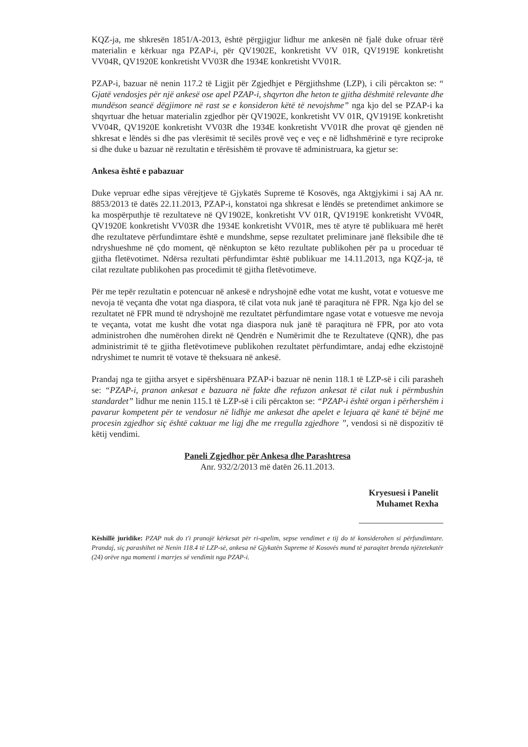KQZ-ja, me shkresën 1851/A-2013, është përgjigjur lidhur me ankesën në fjalë duke ofruar tërë materialin e kërkuar nga PZAP-i, për QV1902E, konkretisht VV 01R, QV1919E konkretisht VV04R, QV1920E konkretisht VV03R dhe 1934E konkretisht VV01R.
PZAP-i, bazuar në nenin 117.2 të Ligjit për Zgjedhjet e Përgjithshme (LZP), i cili përcakton se: “ Gjatë vendosjes për një ankesë ose apel PZAP-i, shqyrton dhe heton te gjitha dëshmitë relevante dhe mundëson seancë dëgjimore në rast se e konsideron këtë të nevojshme” nga kjo del se PZAP-i ka shqyrtuar dhe hetuar materialin zgjedhor për QV1902E, konkretisht VV 01R, QV1919E konkretisht VV04R, QV1920E konkretisht VV03R dhe 1934E konkretisht VV01R dhe provat që gjenden në shkresat e lëndës si dhe pas vlerësimit të secilës provë veç e veç e në lidhshmërinë e tyre reciproke si dhe duke u bazuar në rezultatin e tërësishëm të provave të administruara, ka gjetur se:
Ankesa është e pabazuar
Duke vepruar edhe sipas vërejtjeve të Gjykatës Supreme të Kosovës, nga Aktgjykimi i saj AA nr. 8853/2013 të datës 22.11.2013, PZAP-i, konstatoi nga shkresat e lëndës se pretendimet ankimore se ka mospërputhje të rezultateve në QV1902E, konkretisht VV 01R, QV1919E konkretisht VV04R, QV1920E konkretisht VV03R dhe 1934E konkretisht VV01R, mes të atyre të publikuara më herët dhe rezultateve përfundimtare është e mundshme, sepse rezultatet preliminare janë fleksibile dhe të ndryshueshme në çdo moment, që nënkupton se këto rezultate publikohen për pa u proceduar të gjitha fletëvotimet. Ndërsa rezultati përfundimtar është publikuar me 14.11.2013, nga KQZ-ja, të cilat rezultate publikohen pas procedimit të gjitha fletëvotimeve.
Për me tepër rezultatin e potencuar në ankesë e ndryshojnë edhe votat me kusht, votat e votuesve me nevoja të veçanta dhe votat nga diaspora, të cilat vota nuk janë të paraqitura në FPR. Nga kjo del se rezultatet në FPR mund të ndryshojnë me rezultatet përfundimtare ngase votat e votuesve me nevoja te veçanta, votat me kusht dhe votat nga diaspora nuk janë të paraqitura në FPR, por ato vota administrohen dhe numërohen direkt në Qendrën e Numërimit dhe te Rezultateve (QNR), dhe pas administrimit të te gjitha fletëvotimeve publikohen rezultatet përfundimtare, andaj edhe ekzistojnë ndryshimet te numrit të votave të theksuara në ankesë.
Prandaj nga te gjitha arsyet e sipërshënuara PZAP-i bazuar në nenin 118.1 të LZP-së i cili parasheh se: “PZAP-i, pranon ankesat e bazuara në fakte dhe refuzon ankesat të cilat nuk i përmbushin standardet” lidhur me nenin 115.1 të LZP-së i cili përcakton se: “PZAP-i është organ i përhershëm i pavarur kompetent për te vendosur në lidhje me ankesat dhe apelet e lejuara që kanë të bëjnë me procesin zgjedhor siç është caktuar me ligj dhe me rregulla zgjedhore ”, vendosi si në dispozitiv të këtij vendimi.
Paneli Zgjedhor për Ankesa dhe Parashtresa
Anr. 932/2/2013 më datën 26.11.2013.
Kryesuesi i Panelit
Muhamet Rexha
Këshillë juridike: PZAP nuk do t'i pranojë kërkesat për ri-apelim, sepse vendimet e tij do të konsiderohen si përfundimtare. Prandaj, siç parashihet në Nenin 118.4 të LZP-së, ankesa në Gjykatën Supreme të Kosovës mund të paraqitet brenda njëzetekatër (24) orëve nga momenti i marrjes së vendimit nga PZAP-i.